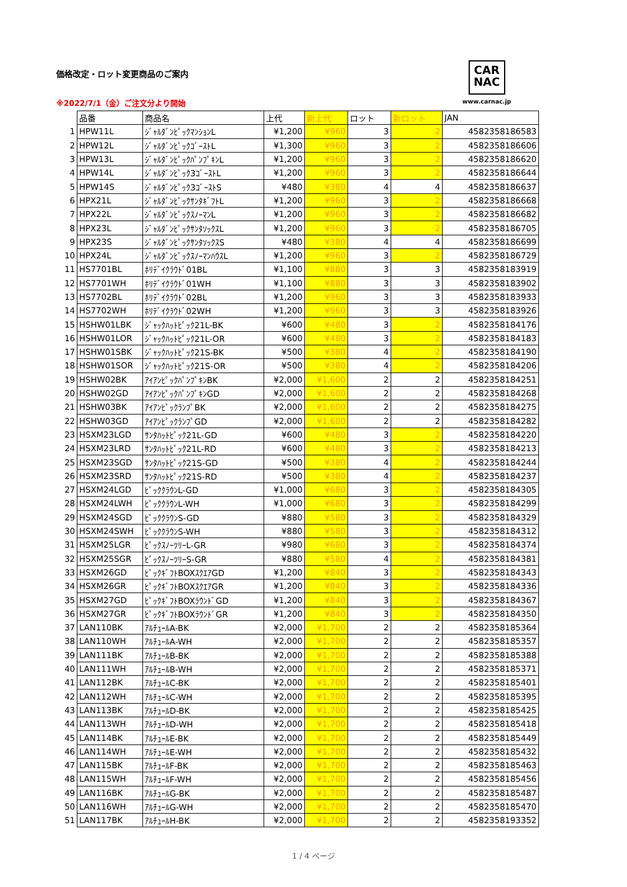価格改定・ロット変更商品のご案内
※2022/7/1（金）ご注文分より開始
CAR
NAC
www.carnac.jp
| | 品番 | 商品名 | 上代 | 新上代 | ロット | 新ロット | JAN |
| 1 | HPW11L | ｼﾞｬﾙﾀﾞﾝﾋﾟｯｸﾏﾝｼｮﾝL | ¥1,200 | ¥960 | 3 | 2 | 4582358186583 |
| 2 | HPW12L | ｼﾞｬﾙﾀﾞﾝﾋﾟｯｸｺﾞｰｽﾄL | ¥1,300 | ¥960 | 3 | 2 | 4582358186606 |
| 3 | HPW13L | ｼﾞｬﾙﾀﾞﾝﾋﾟｯｸﾊﾟﾝﾌﾟｷﾝL | ¥1,200 | ¥960 | 3 | 2 | 4582358186620 |
| 4 | HPW14L | ｼﾞｬﾙﾀﾞﾝﾋﾟｯｸ3ｺﾞｰｽﾄL | ¥1,200 | ¥960 | 3 | 2 | 4582358186644 |
| 5 | HPW14S | ｼﾞｬﾙﾀﾞﾝﾋﾟｯｸ3ｺﾞｰｽﾄS | ¥480 | ¥380 | 4 | 4 | 4582358186637 |
| 6 | HPX21L | ｼﾞｬﾙﾀﾞﾝﾋﾟｯｸｻﾝﾀｷﾞﾌﾄL | ¥1,200 | ¥960 | 3 | 2 | 4582358186668 |
| 7 | HPX22L | ｼﾞｬﾙﾀﾞﾝﾋﾟｯｸｽﾉｰﾏﾝL | ¥1,200 | ¥960 | 3 | 2 | 4582358186682 |
| 8 | HPX23L | ｼﾞｬﾙﾀﾞﾝﾋﾟｯｸｻﾝﾀｿｯｸｽL | ¥1,200 | ¥960 | 3 | 2 | 4582358186705 |
| 9 | HPX23S | ｼﾞｬﾙﾀﾞﾝﾋﾟｯｸｻﾝﾀｿｯｸｽS | ¥480 | ¥380 | 4 | 4 | 4582358186699 |
| 10 | HPX24L | ｼﾞｬﾙﾀﾞﾝﾋﾟｯｸｽﾉｰﾏﾝﾊｳｽL | ¥1,200 | ¥960 | 3 | 2 | 4582358186729 |
| 11 | HS7701BL | ﾎﾘﾃﾞｲｸﾗｳﾄﾞ01BL | ¥1,100 | ¥880 | 3 | 3 | 4582358183919 |
| 12 | HS7701WH | ﾎﾘﾃﾞｲｸﾗｳﾄﾞ01WH | ¥1,100 | ¥880 | 3 | 3 | 4582358183902 |
| 13 | HS7702BL | ﾎﾘﾃﾞｲｸﾗｳﾄﾞ02BL | ¥1,200 | ¥960 | 3 | 3 | 4582358183933 |
| 14 | HS7702WH | ﾎﾘﾃﾞｲｸﾗｳﾄﾞ02WH | ¥1,200 | ¥960 | 3 | 3 | 4582358183926 |
| 15 | HSHW01LBK | ｼﾞｬｯｸﾊｯﾄﾋﾟｯｸ21L-BK | ¥600 | ¥480 | 3 | 2 | 4582358184176 |
| 16 | HSHW01LOR | ｼﾞｬｯｸﾊｯﾄﾋﾟｯｸ21L-OR | ¥600 | ¥480 | 3 | 2 | 4582358184183 |
| 17 | HSHW01SBK | ｼﾞｬｯｸﾊｯﾄﾋﾟｯｸ21S-BK | ¥500 | ¥380 | 4 | 2 | 4582358184190 |
| 18 | HSHW01SOR | ｼﾞｬｯｸﾊｯﾄﾋﾟｯｸ21S-OR | ¥500 | ¥380 | 4 | 2 | 4582358184206 |
| 19 | HSHW02BK | ｱｲｱﾝﾋﾟｯｸﾊﾟﾝﾌﾟｷﾝBK | ¥2,000 | ¥1,600 | 2 | 2 | 4582358184251 |
| 20 | HSHW02GD | ｱｲｱﾝﾋﾟｯｸﾊﾟﾝﾌﾟｷﾝGD | ¥2,000 | ¥1,600 | 2 | 2 | 4582358184268 |
| 21 | HSHW03BK | ｱｲｱﾝﾋﾟｯｸﾗﾝﾌﾟBK | ¥2,000 | ¥1,600 | 2 | 2 | 4582358184275 |
| 22 | HSHW03GD | ｱｲｱﾝﾋﾟｯｸﾗﾝﾌﾟGD | ¥2,000 | ¥1,600 | 2 | 2 | 4582358184282 |
| 23 | HSXM23LGD | ｻﾝﾀﾊｯﾄﾋﾟｯｸ21L-GD | ¥600 | ¥480 | 3 | 2 | 4582358184220 |
| 24 | HSXM23LRD | ｻﾝﾀﾊｯﾄﾋﾟｯｸ21L-RD | ¥600 | ¥480 | 3 | 2 | 4582358184213 |
| 25 | HSXM23SGD | ｻﾝﾀﾊｯﾄﾋﾟｯｸ21S-GD | ¥500 | ¥380 | 4 | 2 | 4582358184244 |
| 26 | HSXM23SRD | ｻﾝﾀﾊｯﾄﾋﾟｯｸ21S-RD | ¥500 | ¥380 | 4 | 2 | 4582358184237 |
| 27 | HSXM24LGD | ﾋﾟｯｸｸﾗｳﾝL-GD | ¥1,000 | ¥680 | 3 | 2 | 4582358184305 |
| 28 | HSXM24LWH | ﾋﾟｯｸｸﾗｳﾝL-WH | ¥1,000 | ¥680 | 3 | 2 | 4582358184299 |
| 29 | HSXM24SGD | ﾋﾟｯｸｸﾗｳﾝS-GD | ¥880 | ¥580 | 3 | 2 | 4582358184329 |
| 30 | HSXM24SWH | ﾋﾟｯｸｸﾗｳﾝS-WH | ¥880 | ¥580 | 3 | 2 | 4582358184312 |
| 31 | HSXM25LGR | ﾋﾟｯｸｽﾉｰﾂﾘｰL-GR | ¥980 | ¥680 | 3 | 2 | 4582358184374 |
| 32 | HSXM25SGR | ﾋﾟｯｸｽﾉｰﾂﾘｰS-GR | ¥880 | ¥580 | 4 | 2 | 4582358184381 |
| 33 | HSXM26GD | ﾋﾟｯｸｷﾞﾌﾄBOXｽｸｴｱGD | ¥1,200 | ¥840 | 3 | 2 | 4582358184343 |
| 34 | HSXM26GR | ﾋﾟｯｸｷﾞﾌﾄBOXｽｸｴｱGR | ¥1,200 | ¥840 | 3 | 2 | 4582358184336 |
| 35 | HSXM27GD | ﾋﾟｯｸｷﾞﾌﾄBOXﾗｳﾝﾄﾞGD | ¥1,200 | ¥840 | 3 | 2 | 4582358184367 |
| 36 | HSXM27GR | ﾋﾟｯｸｷﾞﾌﾄBOXﾗｳﾝﾄﾞGR | ¥1,200 | ¥840 | 3 | 2 | 4582358184350 |
| 37 | LAN110BK | ｱﾙﾁｭｰﾙA-BK | ¥2,000 | ¥1,700 | 2 | 2 | 4582358185364 |
| 38 | LAN110WH | ｱﾙﾁｭｰﾙA-WH | ¥2,000 | ¥1,700 | 2 | 2 | 4582358185357 |
| 39 | LAN111BK | ｱﾙﾁｭｰﾙB-BK | ¥2,000 | ¥1,700 | 2 | 2 | 4582358185388 |
| 40 | LAN111WH | ｱﾙﾁｭｰﾙB-WH | ¥2,000 | ¥1,700 | 2 | 2 | 4582358185371 |
| 41 | LAN112BK | ｱﾙﾁｭｰﾙC-BK | ¥2,000 | ¥1,700 | 2 | 2 | 4582358185401 |
| 42 | LAN112WH | ｱﾙﾁｭｰﾙC-WH | ¥2,000 | ¥1,700 | 2 | 2 | 4582358185395 |
| 43 | LAN113BK | ｱﾙﾁｭｰﾙD-BK | ¥2,000 | ¥1,700 | 2 | 2 | 4582358185425 |
| 44 | LAN113WH | ｱﾙﾁｭｰﾙD-WH | ¥2,000 | ¥1,700 | 2 | 2 | 4582358185418 |
| 45 | LAN114BK | ｱﾙﾁｭｰﾙE-BK | ¥2,000 | ¥1,700 | 2 | 2 | 4582358185449 |
| 46 | LAN114WH | ｱﾙﾁｭｰﾙE-WH | ¥2,000 | ¥1,700 | 2 | 2 | 4582358185432 |
| 47 | LAN115BK | ｱﾙﾁｭｰﾙF-BK | ¥2,000 | ¥1,700 | 2 | 2 | 4582358185463 |
| 48 | LAN115WH | ｱﾙﾁｭｰﾙF-WH | ¥2,000 | ¥1,700 | 2 | 2 | 4582358185456 |
| 49 | LAN116BK | ｱﾙﾁｭｰﾙG-BK | ¥2,000 | ¥1,700 | 2 | 2 | 4582358185487 |
| 50 | LAN116WH | ｱﾙﾁｭｰﾙG-WH | ¥2,000 | ¥1,700 | 2 | 2 | 4582358185470 |
| 51 | LAN117BK | ｱﾙﾁｭｰﾙH-BK | ¥2,000 | ¥1,700 | 2 | 2 | 4582358193352 |
1 / 4 ページ